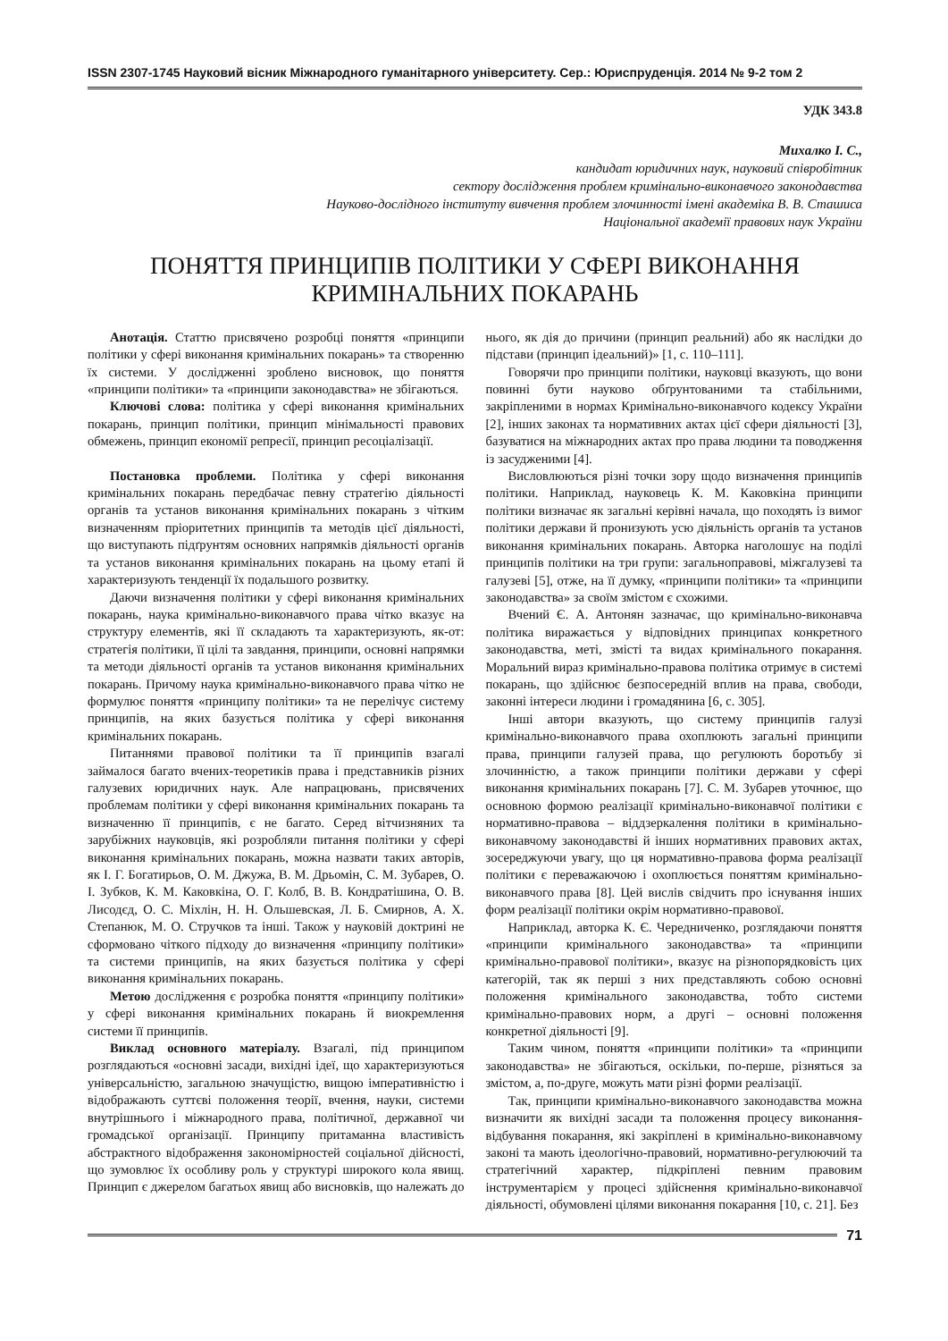ISSN 2307-1745 Науковий вісник Міжнародного гуманітарного університету. Сер.: Юриспруденція. 2014 № 9-2 том 2
УДК 343.8
Михалко І. С.,
кандидат юридичних наук, науковий співробітник
сектору дослідження проблем кримінально-виконавчого законодавства
Науково-дослідного інституту вивчення проблем злочинності імені академіка В. В. Сташиса
Національної академії правових наук України
ПОНЯТТЯ ПРИНЦИПІВ ПОЛІТИКИ У СФЕРІ ВИКОНАННЯ
КРИМІНАЛЬНИХ ПОКАРАНЬ
Анотація. Статтю присвячено розробці поняття «принципи політики у сфері виконання кримінальних покарань» та створенню їх системи. У дослідженні зроблено висновок, що поняття «принципи політики» та «принципи законодавства» не збігаються.
Ключові слова: політика у сфері виконання кримінальних покарань, принцип політики, принцип мінімальності правових обмежень, принцип економії репресії, принцип ресоціалізації.
Постановка проблеми. Політика у сфері виконання кримінальних покарань передбачає певну стратегію діяльності органів та установ виконання кримінальних покарань з чітким визначенням пріоритетних принципів та методів цієї діяльності, що виступають підґрунтям основних напрямків діяльності органів та установ виконання кримінальних покарань на цьому етапі й характеризують тенденції їх подальшого розвитку.
Даючи визначення політики у сфері виконання кримінальних покарань, наука кримінально-виконавчого права чітко вказує на структуру елементів, які її складають та характеризують, як-от: стратегія політики, її цілі та завдання, принципи, основні напрямки та методи діяльності органів та установ виконання кримінальних покарань. Причому наука кримінально-виконавчого права чітко не формулює поняття «принципу політики» та не перелічує систему принципів, на яких базується політика у сфері виконання кримінальних покарань.
Питаннями правової політики та її принципів взагалі займалося багато вчених-теоретиків права і представників різних галузевих юридичних наук. Але напрацювань, присвячених проблемам політики у сфері виконання кримінальних покарань та визначенню її принципів, є не багато. Серед вітчизняних та зарубіжних науковців, які розробляли питання політики у сфері виконання кримінальних покарань, можна назвати таких авторів, як І. Г. Богатирьов, О. М. Джужа, В. М. Дрьомін, С. М. Зубарев, О. І. Зубков, К. М. Каковкіна, О. Г. Колб, В. В. Кондратішина, О. В. Лисодєд, О. С. Міхлін, Н. Н. Ольшевская, Л. Б. Смирнов, А. Х. Степанюк, М. О. Стручков та інші. Також у науковій доктрині не сформовано чіткого підходу до визначення «принципу політики» та системи принципів, на яких базується політика у сфері виконання кримінальних покарань.
Метою дослідження є розробка поняття «принципу політики» у сфері виконання кримінальних покарань й виокремлення системи її принципів.
Виклад основного матеріалу. Взагалі, під принципом розглядаються «основні засади, вихідні ідеї, що характеризуються універсальністю, загальною значущістю, вищою імперативністю і відображають суттєві положення теорії, вчення, науки, системи внутрішнього і міжнародного права, політичної, державної чи громадської організації. Принципу притаманна властивість абстрактного відображення закономірностей соціальної дійсності, що зумовлює їх особливу роль у структурі широкого кола явищ. Принцип є джерелом багатьох явищ або висновків, що належать до нього, як дія до причини (принцип реальний) або як наслідки до підстави (принцип ідеальний)» [1, с. 110–111].
Говорячи про принципи політики, науковці вказують, що вони повинні бути науково обґрунтованими та стабільними, закріпленими в нормах Кримінально-виконавчого кодексу України [2], інших законах та нормативних актах цієї сфери діяльності [3], базуватися на міжнародних актах про права людини та поводження із засудженими [4].
Висловлюються різні точки зору щодо визначення принципів політики. Наприклад, науковець К. М. Каковкіна принципи політики визначає як загальні керівні начала, що походять із вимог політики держави й пронизують усю діяльність органів та установ виконання кримінальних покарань. Авторка наголошує на поділі принципів політики на три групи: загальноправові, міжгалузеві та галузеві [5], отже, на її думку, «принципи політики» та «принципи законодавства» за своїм змістом є схожими.
Вчений Є. А. Антонян зазначає, що кримінально-виконавча політика виражається у відповідних принципах конкретного законодавства, меті, змісті та видах кримінального покарання. Моральний вираз кримінально-правова політика отримує в системі покарань, що здійснює безпосередній вплив на права, свободи, законні інтереси людини і громадянина [6, с. 305].
Інші автори вказують, що систему принципів галузі кримінально-виконавчого права охоплюють загальні принципи права, принципи галузей права, що регулюють боротьбу зі злочинністю, а також принципи політики держави у сфері виконання кримінальних покарань [7]. С. М. Зубарев уточнює, що основною формою реалізації кримінально-виконавчої політики є нормативно-правова – віддзеркалення політики в кримінально-виконавчому законодавстві й інших нормативних правових актах, зосереджуючи увагу, що ця нормативно-правова форма реалізації політики є переважаючою і охоплюється поняттям кримінально-виконавчого права [8]. Цей вислів свідчить про існування інших форм реалізації політики окрім нормативно-правової.
Наприклад, авторка К. Є. Чередниченко, розглядаючи поняття «принципи кримінального законодавства» та «принципи кримінально-правової політики», вказує на різнопорядковість цих категорій, так як перші з них представляють собою основні положення кримінального законодавства, тобто системи кримінально-правових норм, а другі – основні положення конкретної діяльності [9].
Таким чином, поняття «принципи політики» та «принципи законодавства» не збігаються, оскільки, по-перше, різняться за змістом, а, по-друге, можуть мати різні форми реалізації.
Так, принципи кримінально-виконавчого законодавства можна визначити як вихідні засади та положення процесу виконання-відбування покарання, які закріплені в кримінально-виконавчому законі та мають ідеологічно-правовий, нормативно-регулюючий та стратегічний характер, підкріплені певним правовим інструментарієм у процесі здійснення кримінально-виконавчої діяльності, обумовлені цілями виконання покарання [10, с. 21]. Без
71